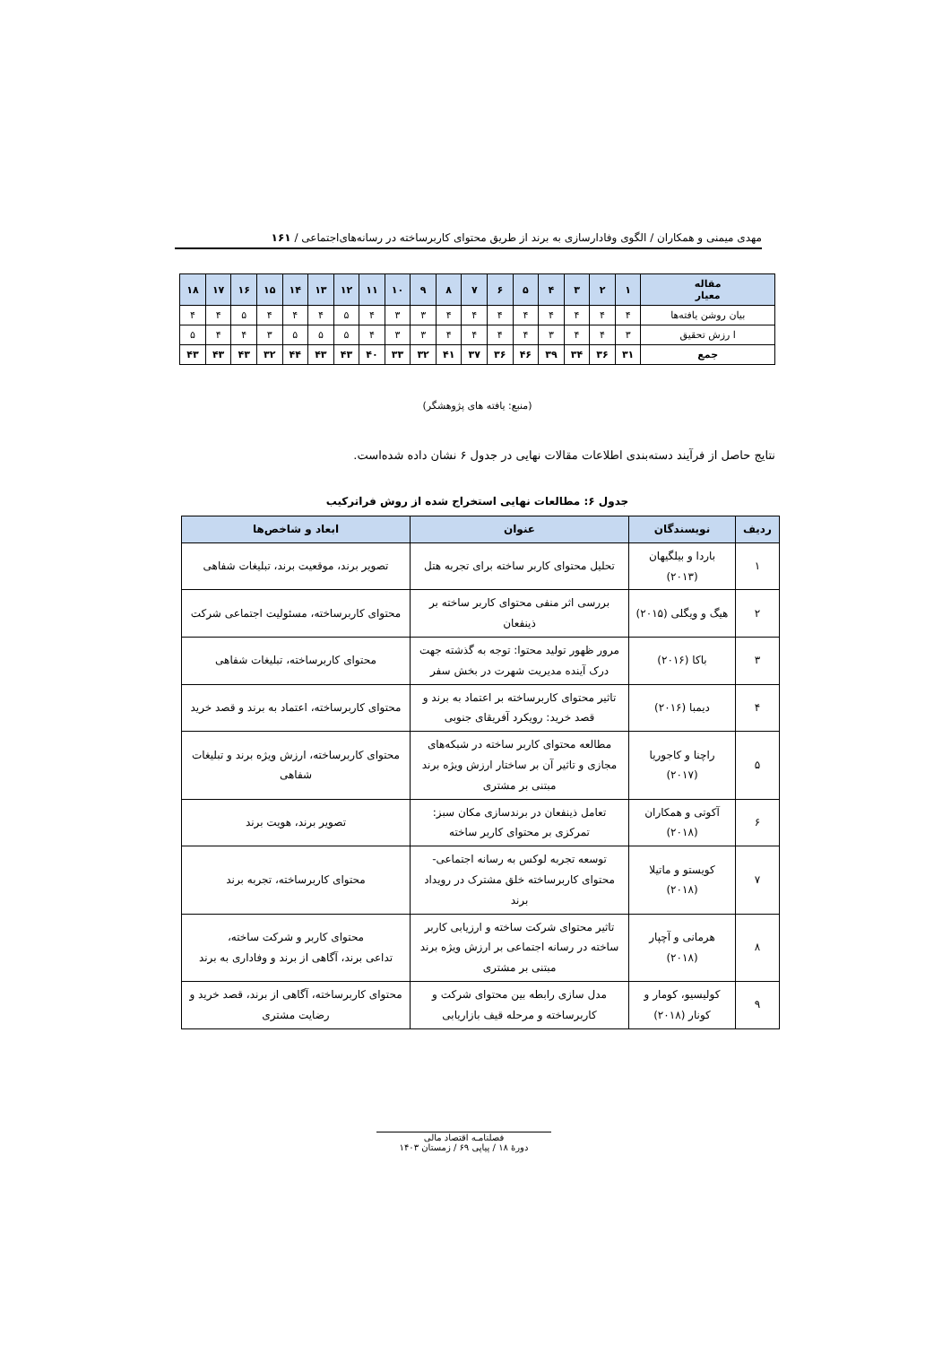مهدی میمنی و همکاران / الگوی وفادارسازی به برند از طریق محتوای کاربرساخته در رسانه‌های‌اجتماعی / ۱۶۱
| مقاله معیار | ۱ | ۲ | ۳ | ۴ | ۵ | ۶ | ۷ | ۸ | ۹ | ۱۰ | ۱۱ | ۱۲ | ۱۳ | ۱۴ | ۱۵ | ۱۶ | ۱۷ | ۱۸ |
| --- | --- | --- | --- | --- | --- | --- | --- | --- | --- | --- | --- | --- | --- | --- | --- | --- | --- | --- |
| بیان روشن یافته‌ها | ۴ | ۴ | ۴ | ۴ | ۴ | ۴ | ۴ | ۴ | ۳ | ۳ | ۴ | ۵ | ۴ | ۴ | ۴ | ۵ | ۴ | ۴ |
| ا رزش تحقیق | ۳ | ۴ | ۴ | ۳ | ۴ | ۴ | ۴ | ۴ | ۳ | ۳ | ۴ | ۵ | ۵ | ۵ | ۳ | ۴ | ۴ | ۵ |
| جمع | ۳۱ | ۳۶ | ۳۴ | ۳۹ | ۴۶ | ۳۶ | ۳۷ | ۴۱ | ۳۲ | ۳۳ | ۴۰ | ۴۳ | ۴۳ | ۴۴ | ۳۲ | ۴۳ | ۴۳ | ۴۳ |
(منبع: یافته های پژوهشگر)
نتایج حاصل از فرآیند دسته‌بندی اطلاعات مقالات نهایی در جدول ۶ نشان داده شده‌است.
جدول ۶: مطالعات نهایی استخراج شده از روش فراترکیب
| ردیف | نویسندگان | عنوان | ابعاد و شاخص‌ها |
| --- | --- | --- | --- |
| ۱ | باردا و بیلگیهان (۲۰۱۳) | تحلیل محتوای کاربر ساخته برای تجربه هتل | تصویر برند، موقعیت برند، تبلیغات شفاهی |
| ۲ | هیگ و ویگلی (۲۰۱۵) | بررسی اثر منفی محتوای کاربر ساخته بر ذینفعان | محتوای کاربرساخته، مسئولیت اجتماعی شرکت |
| ۳ | باکا (۲۰۱۶) | مرور ظهور تولید محتوا: توجه به گذشته جهت درک آینده مدیریت شهرت در بخش سفر | محتوای کاربرساخته، تبلیغات شفاهی |
| ۴ | دیمبا (۲۰۱۶) | تاثیر محتوای کاربرساخته بر اعتماد به برند و قصد خرید: رویکرد آفریقای جنوبی | محتوای کاربرساخته، اعتماد به برند و قصد خرید |
| ۵ | راچنا و کاجوریا (۲۰۱۷) | مطالعه محتوای کاربر ساخته در شبکه‌های مجازی و تاثیر آن بر ساختار ارزش ویژه برند مبتنی بر مشتری | محتوای کاربرساخته، ارزش ویژه برند و تبلیغات شفاهی |
| ۶ | آکوتی و همکاران (۲۰۱۸) | تعامل ذینفعان در برندسازی مکان سبز: تمرکزی بر محتوای کاربر ساخته | تصویر برند، هویت برند |
| ۷ | کویستو و ماتیلا (۲۰۱۸) | توسعه تجربه لوکس به رسانه اجتماعی- محتوای کاربرساخته خلق مشترک در رویداد برند | محتوای کاربرساخته، تجربه برند |
| ۸ | هرمانی و آچپار (۲۰۱۸) | تاثیر محتوای شرکت ساخته و ارزیابی کاربر ساخته در رسانه اجتماعی بر ارزش ویژه برند مبتنی بر مشتری | محتوای کاربر و شرکت ساخته، تداعی برند، آگاهی از برند و وفاداری به برند |
| ۹ | کولیسیو، کومار و کونار (۲۰۱۸) | مدل سازی رابطه بین محتوای شرکت و کاربرساخته و مرحله قیف بازاریابی | محتوای کاربرساخته، آگاهی از برند، قصد خرید و رضایت مشتری |
فصلنامـه اقتصاد مالی
دورهٔ ۱۸ / پیاپی ۶۹ / زمستان ۱۴۰۳